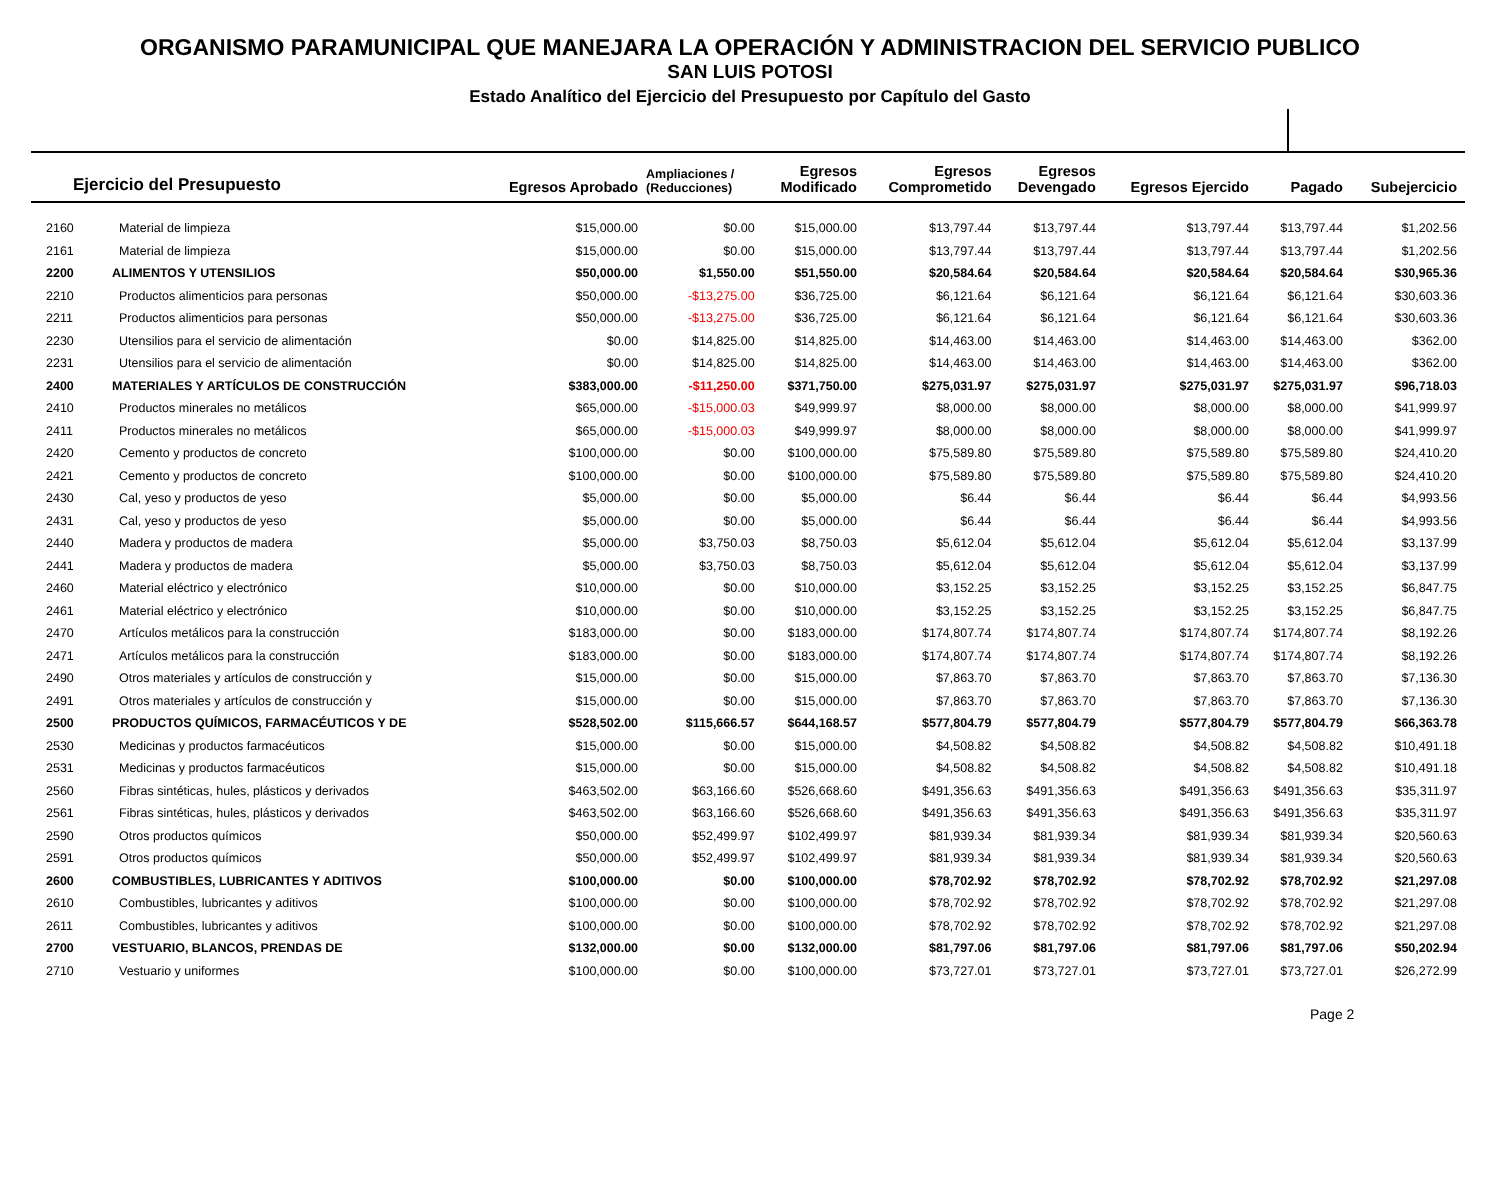ORGANISMO PARAMUNICIPAL QUE MANEJARA LA OPERACIÓN Y ADMINISTRACION DEL SERVICIO PUBLICO
SAN LUIS POTOSI
Estado Analítico del Ejercicio del Presupuesto por Capítulo del Gasto
| Ejercicio del Presupuesto | | Egresos Aprobado | Ampliaciones / (Reducciones) | Egresos Modificado | Egresos Comprometido | Egresos Devengado | Egresos Ejercido | Pagado | Subejercicio |
| --- | --- | --- | --- | --- | --- | --- | --- | --- | --- |
| 2160 | Material de limpieza | $15,000.00 | $0.00 | $15,000.00 | $13,797.44 | $13,797.44 | $13,797.44 | $13,797.44 | $1,202.56 |
| 2161 | Material de limpieza | $15,000.00 | $0.00 | $15,000.00 | $13,797.44 | $13,797.44 | $13,797.44 | $13,797.44 | $1,202.56 |
| 2200 | ALIMENTOS Y UTENSILIOS | $50,000.00 | $1,550.00 | $51,550.00 | $20,584.64 | $20,584.64 | $20,584.64 | $20,584.64 | $30,965.36 |
| 2210 | Productos alimenticios para personas | $50,000.00 | -$13,275.00 | $36,725.00 | $6,121.64 | $6,121.64 | $6,121.64 | $6,121.64 | $30,603.36 |
| 2211 | Productos alimenticios para personas | $50,000.00 | -$13,275.00 | $36,725.00 | $6,121.64 | $6,121.64 | $6,121.64 | $6,121.64 | $30,603.36 |
| 2230 | Utensilios para el servicio de alimentación | $0.00 | $14,825.00 | $14,825.00 | $14,463.00 | $14,463.00 | $14,463.00 | $14,463.00 | $362.00 |
| 2231 | Utensilios para el servicio de alimentación | $0.00 | $14,825.00 | $14,825.00 | $14,463.00 | $14,463.00 | $14,463.00 | $14,463.00 | $362.00 |
| 2400 | MATERIALES Y ARTÍCULOS DE CONSTRUCCIÓN | $383,000.00 | -$11,250.00 | $371,750.00 | $275,031.97 | $275,031.97 | $275,031.97 | $275,031.97 | $96,718.03 |
| 2410 | Productos minerales no metálicos | $65,000.00 | -$15,000.03 | $49,999.97 | $8,000.00 | $8,000.00 | $8,000.00 | $8,000.00 | $41,999.97 |
| 2411 | Productos minerales no metálicos | $65,000.00 | -$15,000.03 | $49,999.97 | $8,000.00 | $8,000.00 | $8,000.00 | $8,000.00 | $41,999.97 |
| 2420 | Cemento y productos de concreto | $100,000.00 | $0.00 | $100,000.00 | $75,589.80 | $75,589.80 | $75,589.80 | $75,589.80 | $24,410.20 |
| 2421 | Cemento y productos de concreto | $100,000.00 | $0.00 | $100,000.00 | $75,589.80 | $75,589.80 | $75,589.80 | $75,589.80 | $24,410.20 |
| 2430 | Cal, yeso y productos de yeso | $5,000.00 | $0.00 | $5,000.00 | $6.44 | $6.44 | $6.44 | $6.44 | $4,993.56 |
| 2431 | Cal, yeso y productos de yeso | $5,000.00 | $0.00 | $5,000.00 | $6.44 | $6.44 | $6.44 | $6.44 | $4,993.56 |
| 2440 | Madera y productos de madera | $5,000.00 | $3,750.03 | $8,750.03 | $5,612.04 | $5,612.04 | $5,612.04 | $5,612.04 | $3,137.99 |
| 2441 | Madera y productos de madera | $5,000.00 | $3,750.03 | $8,750.03 | $5,612.04 | $5,612.04 | $5,612.04 | $5,612.04 | $3,137.99 |
| 2460 | Material eléctrico y electrónico | $10,000.00 | $0.00 | $10,000.00 | $3,152.25 | $3,152.25 | $3,152.25 | $3,152.25 | $6,847.75 |
| 2461 | Material eléctrico y electrónico | $10,000.00 | $0.00 | $10,000.00 | $3,152.25 | $3,152.25 | $3,152.25 | $3,152.25 | $6,847.75 |
| 2470 | Artículos metálicos para la construcción | $183,000.00 | $0.00 | $183,000.00 | $174,807.74 | $174,807.74 | $174,807.74 | $174,807.74 | $8,192.26 |
| 2471 | Artículos metálicos para la construcción | $183,000.00 | $0.00 | $183,000.00 | $174,807.74 | $174,807.74 | $174,807.74 | $174,807.74 | $8,192.26 |
| 2490 | Otros materiales y artículos de construcción y | $15,000.00 | $0.00 | $15,000.00 | $7,863.70 | $7,863.70 | $7,863.70 | $7,863.70 | $7,136.30 |
| 2491 | Otros materiales y artículos de construcción y | $15,000.00 | $0.00 | $15,000.00 | $7,863.70 | $7,863.70 | $7,863.70 | $7,863.70 | $7,136.30 |
| 2500 | PRODUCTOS QUÍMICOS, FARMACÉUTICOS Y DE | $528,502.00 | $115,666.57 | $644,168.57 | $577,804.79 | $577,804.79 | $577,804.79 | $577,804.79 | $66,363.78 |
| 2530 | Medicinas y productos farmacéuticos | $15,000.00 | $0.00 | $15,000.00 | $4,508.82 | $4,508.82 | $4,508.82 | $4,508.82 | $10,491.18 |
| 2531 | Medicinas y productos farmacéuticos | $15,000.00 | $0.00 | $15,000.00 | $4,508.82 | $4,508.82 | $4,508.82 | $4,508.82 | $10,491.18 |
| 2560 | Fibras sintéticas, hules, plásticos y derivados | $463,502.00 | $63,166.60 | $526,668.60 | $491,356.63 | $491,356.63 | $491,356.63 | $491,356.63 | $35,311.97 |
| 2561 | Fibras sintéticas, hules, plásticos y derivados | $463,502.00 | $63,166.60 | $526,668.60 | $491,356.63 | $491,356.63 | $491,356.63 | $491,356.63 | $35,311.97 |
| 2590 | Otros productos químicos | $50,000.00 | $52,499.97 | $102,499.97 | $81,939.34 | $81,939.34 | $81,939.34 | $81,939.34 | $20,560.63 |
| 2591 | Otros productos químicos | $50,000.00 | $52,499.97 | $102,499.97 | $81,939.34 | $81,939.34 | $81,939.34 | $81,939.34 | $20,560.63 |
| 2600 | COMBUSTIBLES, LUBRICANTES Y ADITIVOS | $100,000.00 | $0.00 | $100,000.00 | $78,702.92 | $78,702.92 | $78,702.92 | $78,702.92 | $21,297.08 |
| 2610 | Combustibles, lubricantes y aditivos | $100,000.00 | $0.00 | $100,000.00 | $78,702.92 | $78,702.92 | $78,702.92 | $78,702.92 | $21,297.08 |
| 2611 | Combustibles, lubricantes y aditivos | $100,000.00 | $0.00 | $100,000.00 | $78,702.92 | $78,702.92 | $78,702.92 | $78,702.92 | $21,297.08 |
| 2700 | VESTUARIO, BLANCOS, PRENDAS DE | $132,000.00 | $0.00 | $132,000.00 | $81,797.06 | $81,797.06 | $81,797.06 | $81,797.06 | $50,202.94 |
| 2710 | Vestuario y uniformes | $100,000.00 | $0.00 | $100,000.00 | $73,727.01 | $73,727.01 | $73,727.01 | $73,727.01 | $26,272.99 |
Page 2